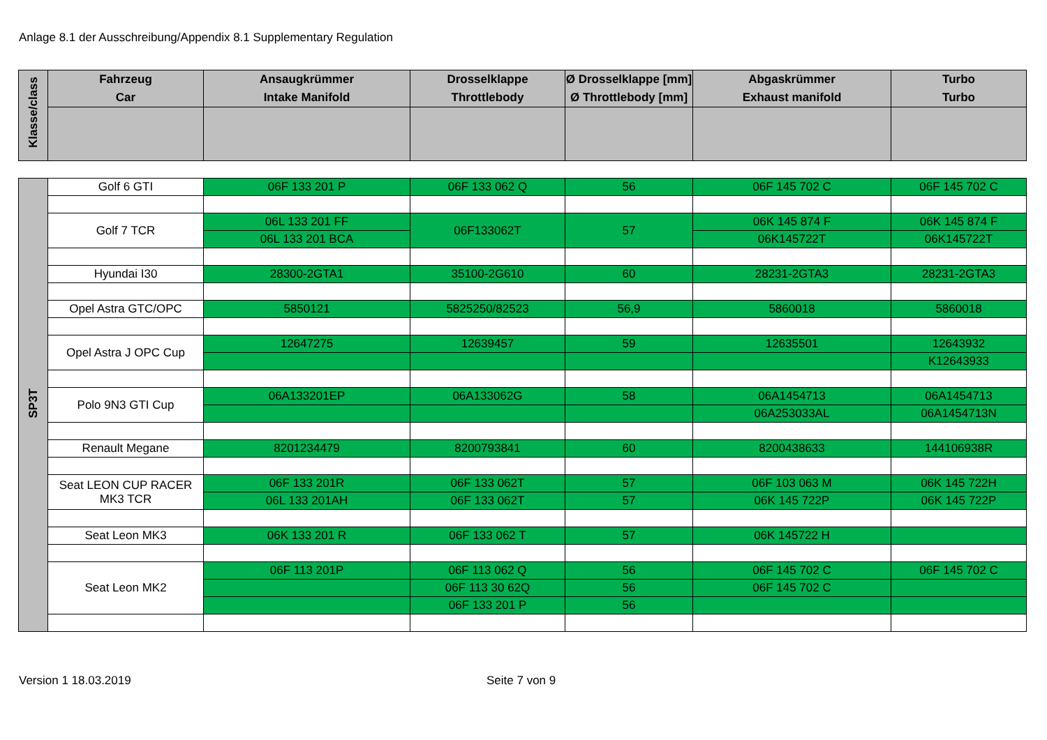Anlage 8.1 der Ausschreibung/Appendix 8.1 Supplementary Regulation
| Klasse/class | Fahrzeug Car | Ansaugkrümmer Intake Manifold | Drosselklappe Throttlebody | Ø Drosselklappe [mm] Ø Throttlebody [mm] | Abgaskrümmer Exhaust manifold | Turbo Turbo |
| --- | --- | --- | --- | --- | --- | --- |
| SP3T | Golf 6 GTI | 06F 133 201 P | 06F 133 062 Q | 56 | 06F 145 702 C | 06F 145 702 C |
| | Golf 7 TCR | 06L 133 201 FF | 06F133062T | 57 | 06K 145 874 F | 06K 145 874 F |
| | | 06L 133 201 BCA | | | 06K145722T | 06K145722T |
| | Hyundai I30 | 28300-2GTA1 | 35100-2G610 | 60 | 28231-2GTA3 | 28231-2GTA3 |
| | Opel Astra GTC/OPC | 5850121 | 5825250/82523 | 56,9 | 5860018 | 5860018 |
| | Opel Astra J OPC Cup | 12647275 | 12639457 | 59 | 12635501 | 12643932 |
| | | | | | | K12643933 |
| | Polo 9N3 GTI Cup | 06A133201EP | 06A133062G | 58 | 06A1454713 | 06A1454713 |
| | | | | | 06A253033AL | 06A1454713N |
| | Renault Megane | 8201234479 | 8200793841 | 60 | 8200438633 | 144106938R |
| | Seat LEON CUP RACER MK3 TCR | 06F 133 201R | 06F 133 062T | 57 | 06F 103 063 M | 06K 145 722H |
| | | 06L 133 201AH | 06F 133 062T | 57 | 06K 145 722P | 06K 145 722P |
| | Seat Leon MK3 | 06K 133 201 R | 06F 133 062 T | 57 | 06K 145722 H | |
| | Seat Leon MK2 | 06F 113 201P | 06F 113 062 Q | 56 | 06F 145 702 C | 06F 145 702 C |
| | | | 06F 113 30 62Q | 56 | 06F 145 702 C | |
| | | | 06F 133 201 P | 56 | | |
Version 1 18.03.2019 Seite 7 von 9